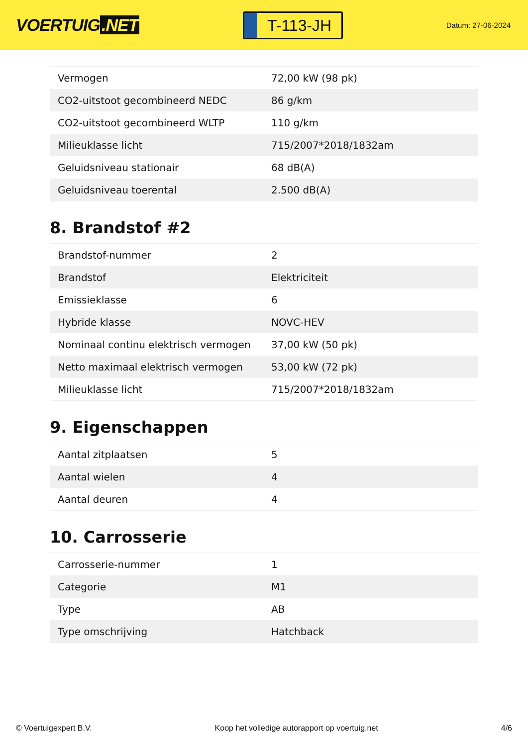VOERTUIG.NET
T-113-JH
Datum: 27-06-2024
| Vermogen | 72,00 kW (98 pk) |
| CO2-uitstoot gecombineerd NEDC | 86 g/km |
| CO2-uitstoot gecombineerd WLTP | 110 g/km |
| Milieuklasse licht | 715/2007*2018/1832am |
| Geluidsniveau stationair | 68 dB(A) |
| Geluidsniveau toerental | 2.500 dB(A) |
8. Brandstof #2
| Brandstof-nummer | 2 |
| Brandstof | Elektriciteit |
| Emissieklasse | 6 |
| Hybride klasse | NOVC-HEV |
| Nominaal continu elektrisch vermogen | 37,00 kW (50 pk) |
| Netto maximaal elektrisch vermogen | 53,00 kW (72 pk) |
| Milieuklasse licht | 715/2007*2018/1832am |
9. Eigenschappen
| Aantal zitplaatsen | 5 |
| Aantal wielen | 4 |
| Aantal deuren | 4 |
10. Carrosserie
| Carrosserie-nummer | 1 |
| Categorie | M1 |
| Type | AB |
| Type omschrijving | Hatchback |
© Voertuigexpert B.V. Koop het volledige autorapport op voertuig.net 4/6